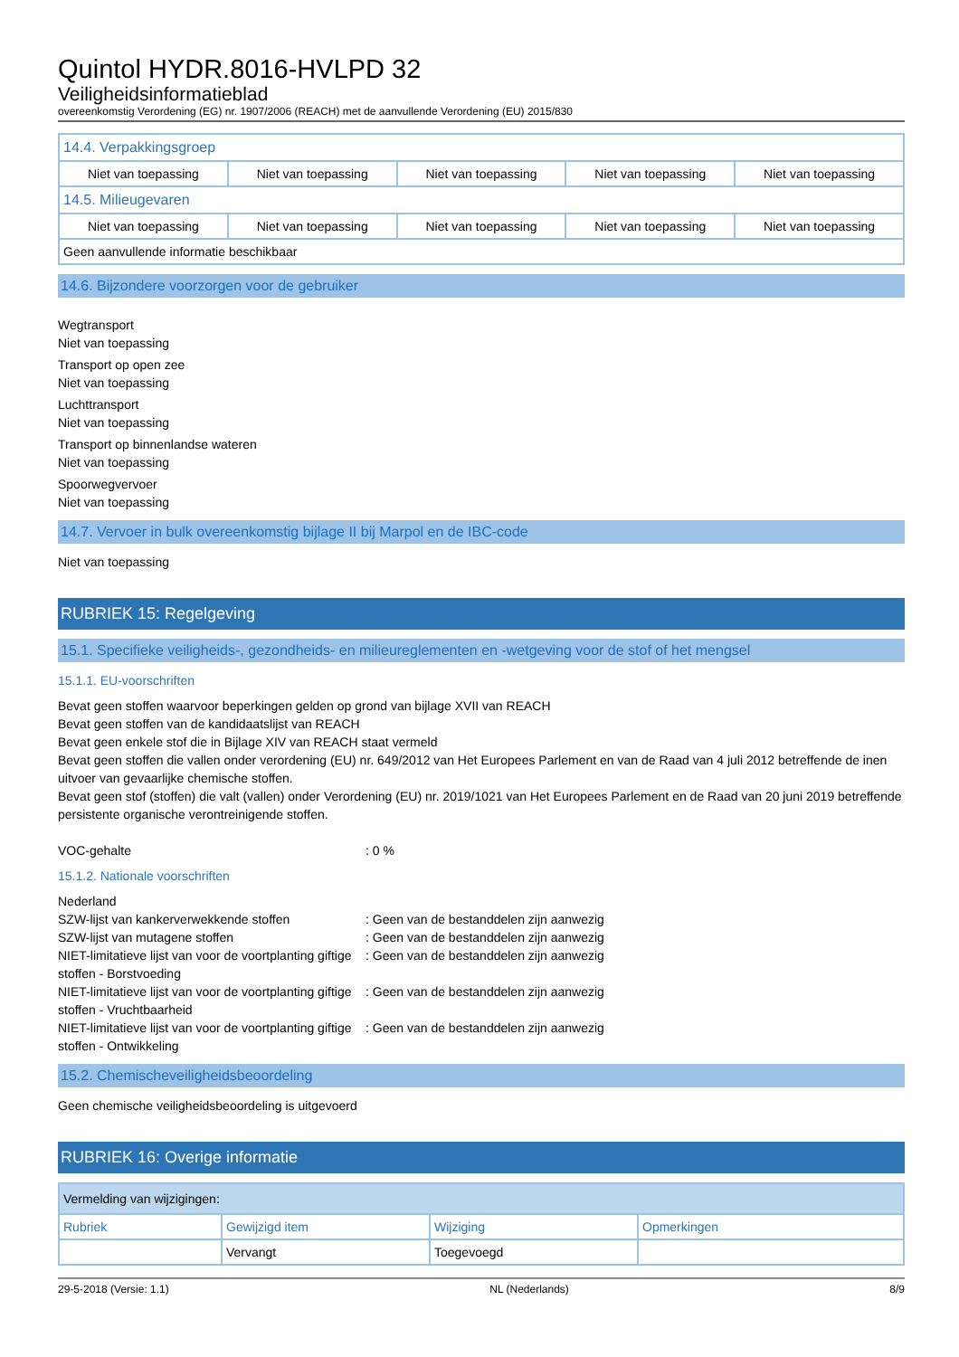Quintol HYDR.8016-HVLPD 32
Veiligheidsinformatieblad
overeenkomstig Verordening (EG) nr. 1907/2006 (REACH) met de aanvullende Verordening (EU) 2015/830
| 14.4. Verpakkingsgroep | | | | |
| Niet van toepassing | Niet van toepassing | Niet van toepassing | Niet van toepassing | Niet van toepassing |
| 14.5. Milieugevaren | | | | |
| Niet van toepassing | Niet van toepassing | Niet van toepassing | Niet van toepassing | Niet van toepassing |
| Geen aanvullende informatie beschikbaar | | | | |
14.6. Bijzondere voorzorgen voor de gebruiker
Wegtransport
Niet van toepassing
Transport op open zee
Niet van toepassing
Luchttransport
Niet van toepassing
Transport op binnenlandse wateren
Niet van toepassing
Spoorwegvervoer
Niet van toepassing
14.7. Vervoer in bulk overeenkomstig bijlage II bij Marpol en de IBC-code
Niet van toepassing
RUBRIEK 15: Regelgeving
15.1. Specifieke veiligheids-, gezondheids- en milieureglementen en -wetgeving voor de stof of het mengsel
15.1.1. EU-voorschriften
Bevat geen stoffen waarvoor beperkingen gelden op grond van bijlage XVII van REACH
Bevat geen stoffen van de kandidaatslijst van REACH
Bevat geen enkele stof die in Bijlage XIV van REACH staat vermeld
Bevat geen stoffen die vallen onder verordening (EU) nr. 649/2012 van Het Europees Parlement en van de Raad van 4 juli 2012 betreffende de inen uitvoer van gevaarlijke chemische stoffen.
Bevat geen stof (stoffen) die valt (vallen) onder Verordening (EU) nr. 2019/1021 van Het Europees Parlement en de Raad van 20 juni 2019 betreffende persistente organische verontreinigende stoffen.
VOC-gehalte: 0 %
15.1.2. Nationale voorschriften
Nederland
SZW-lijst van kankerverwekkende stoffen: Geen van de bestanddelen zijn aanwezig
SZW-lijst van mutagene stoffen: Geen van de bestanddelen zijn aanwezig
NIET-limitatieve lijst van voor de voortplanting giftige stoffen - Borstvoeding: Geen van de bestanddelen zijn aanwezig
NIET-limitatieve lijst van voor de voortplanting giftige stoffen - Vruchtbaarheid: Geen van de bestanddelen zijn aanwezig
NIET-limitatieve lijst van voor de voortplanting giftige stoffen - Ontwikkeling: Geen van de bestanddelen zijn aanwezig
15.2. Chemischeveiligheidsbeoordeling
Geen chemische veiligheidsbeoordeling is uitgevoerd
RUBRIEK 16: Overige informatie
| Vermelding van wijzigingen: | | | |
| Rubriek | Gewijzigd item | Wijziging | Opmerkingen |
| | Vervangt | Toegevoegd | |
29-5-2018 (Versie: 1.1) NL (Nederlands) 8/9